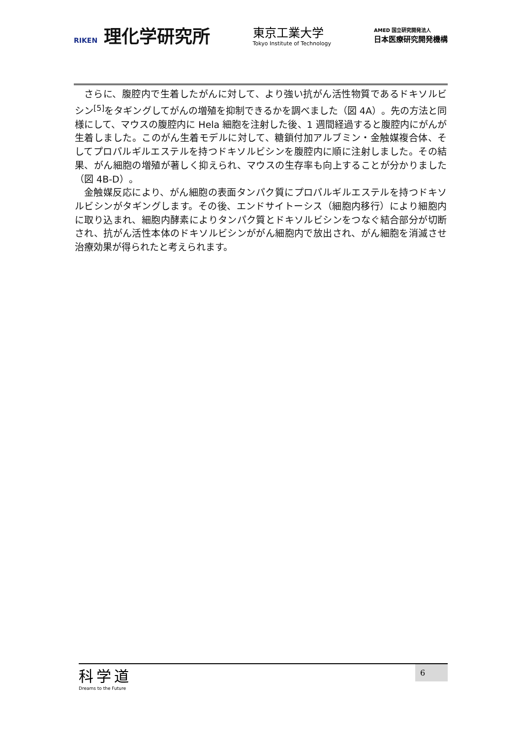RIKEN 理化学研究所
東京工業大学
Tokyo Institute of Technology
AMED 国立研究開発法人
日本医療研究開発機構
さらに、腹腔内で生着したがんに対して、より強い抗がん活性物質であるドキソルビシン<sup>[5]</sup>をタギングしてがんの増殖を抑制できるかを調べました（図 4A）。先の方法と同様にして、マウスの腹腔内に Hela 細胞を注射した後、1 週間経過すると腹腔内にがんが生着しました。このがん生着モデルに対して、糖鎖付加アルブミン・金触媒複合体、そしてプロパルギルエステルを持つドキソルビシンを腹腔内に順に注射しました。その結果、がん細胞の増殖が著しく抑えられ、マウスの生存率も向上することが分かりました（図 4B-D）。
金触媒反応により、がん細胞の表面タンパク質にプロパルギルエステルを持つドキソルビシンがタギングします。その後、エンドサイトーシス（細胞内移行）により細胞内に取り込まれ、細胞内酵素によりタンパク質とドキソルビシンをつなぐ結合部分が切断され、抗がん活性本体のドキソルビシンががん細胞内で放出され、がん細胞を消滅させ治療効果が得られたと考えられます。
科学道
Dreams to the Future
6